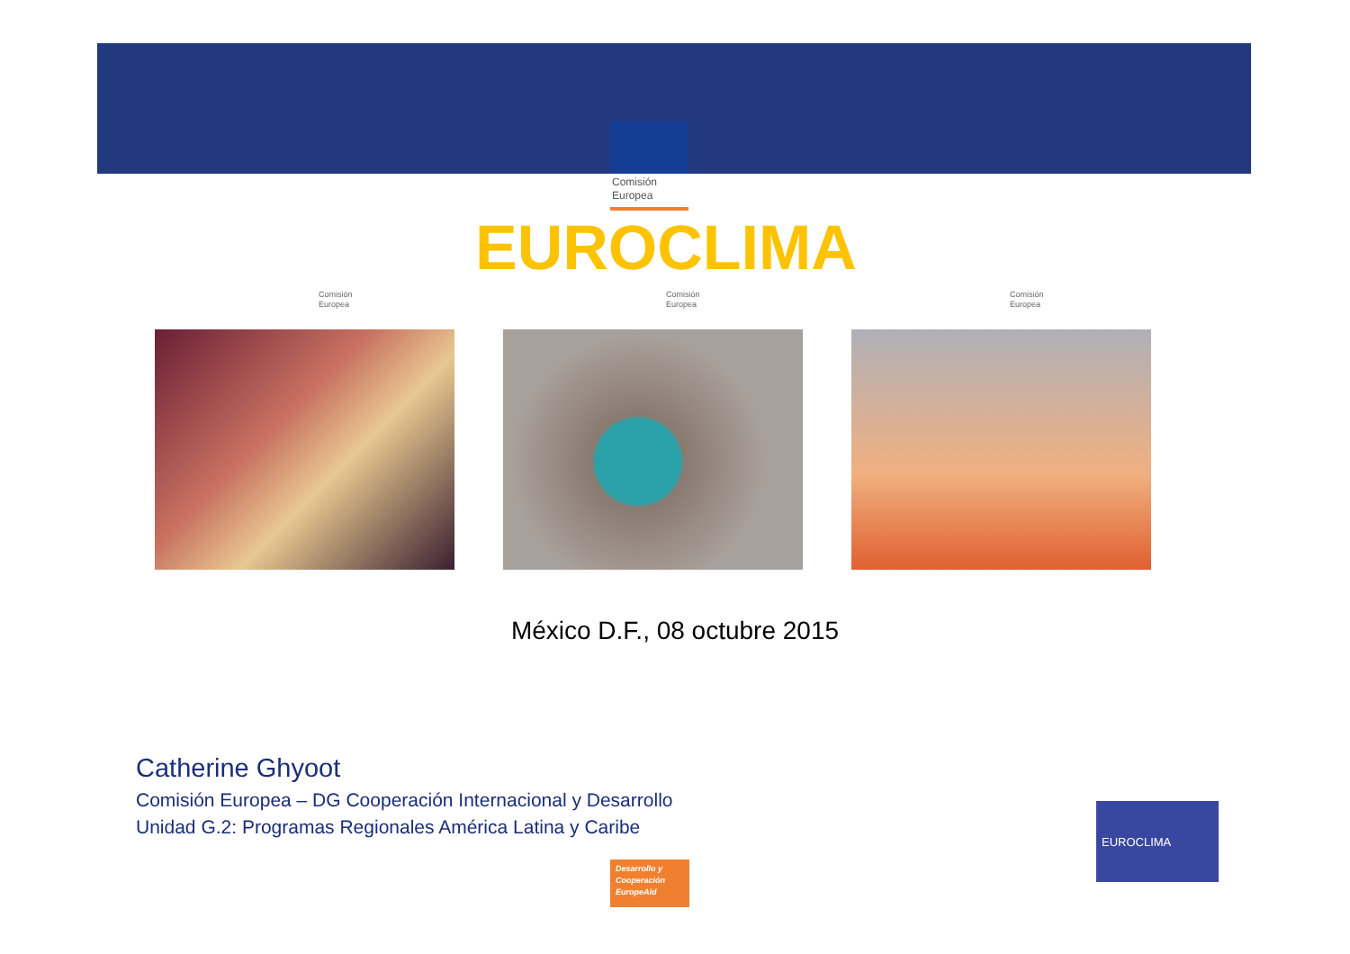Comisión
Europea
EUROCLIMA
Comisión
Europea
Comisión
Europea
Comisión
Europea
México D.F., 08 octubre 2015
Catherine Ghyoot
Comisión Europea – DG Cooperación Internacional y Desarrollo
Unidad G.2: Programas Regionales América Latina y Caribe
Desarrollo y
Cooperación
EuropeAid
EUROCLIMA